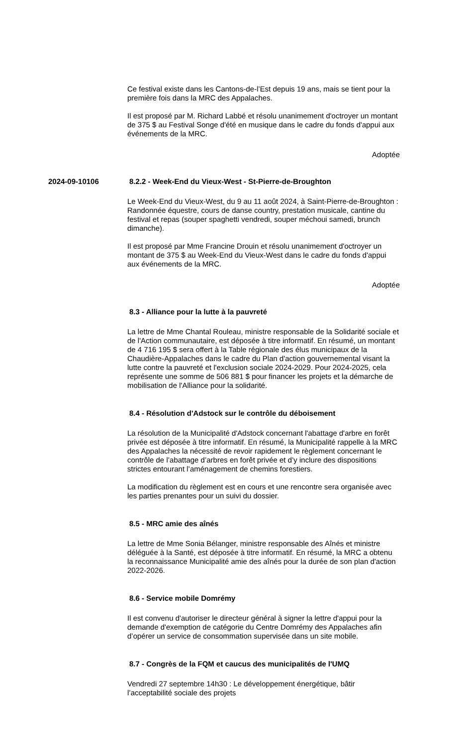Ce festival existe dans les Cantons-de-l’Est depuis 19 ans, mais se tient pour la première fois dans la MRC des Appalaches.
Il est proposé par M. Richard Labbé et résolu unanimement d'octroyer un montant de 375 $ au Festival Songe d'été en musique dans le cadre du fonds d'appui aux événements de la MRC.
Adoptée
2024-09-10106 8.2.2 - Week-End du Vieux-West - St-Pierre-de-Broughton
Le Week-End du Vieux-West, du 9 au 11 août 2024, à Saint-Pierre-de-Broughton : Randonnée équestre, cours de danse country, prestation musicale, cantine du festival et repas (souper spaghetti vendredi, souper méchoui samedi, brunch dimanche).
Il est proposé par Mme Francine Drouin et résolu unanimement d'octroyer un montant de 375 $ au Week-End du Vieux-West dans le cadre du fonds d'appui aux événements de la MRC.
Adoptée
8.3 - Alliance pour la lutte à la pauvreté
La lettre de Mme Chantal Rouleau, ministre responsable de la Solidarité sociale et de l'Action communautaire, est déposée à titre informatif. En résumé, un montant de 4 716 195 $ sera offert à la Table régionale des élus municipaux de la Chaudière-Appalaches dans le cadre du Plan d'action gouvernemental visant la lutte contre la pauvreté et l'exclusion sociale 2024-2029. Pour 2024-2025, cela représente une somme de 506 881 $ pour financer les projets et la démarche de mobilisation de l'Alliance pour la solidarité.
8.4 - Résolution d'Adstock sur le contrôle du déboisement
La résolution de la Municipalité d'Adstock concernant l'abattage d'arbre en forêt privée est déposée à titre informatif. En résumé, la Municipalité rappelle à la MRC des Appalaches la nécessité de revoir rapidement le règlement concernant le contrôle de l’abattage d’arbres en forêt privée et d’y inclure des dispositions strictes entourant l’aménagement de chemins forestiers.
La modification du règlement est en cours et une rencontre sera organisée avec les parties prenantes pour un suivi du dossier.
8.5 - MRC amie des aînés
La lettre de Mme Sonia Bélanger, ministre responsable des Aînés et ministre déléguée à la Santé, est déposée à titre informatif. En résumé, la MRC a obtenu la reconnaissance Municipalité amie des aînés pour la durée de son plan d'action 2022-2026.
8.6 - Service mobile Domrémy
Il est convenu d'autoriser le directeur général à signer la lettre d'appui pour la demande d'exemption de catégorie du Centre Domrémy des Appalaches afin d’opérer un service de consommation supervisée dans un site mobile.
8.7 - Congrès de la FQM et caucus des municipalités de l'UMQ
Vendredi 27 septembre 14h30 : Le développement énergétique, bâtir l’acceptabilité sociale des projets